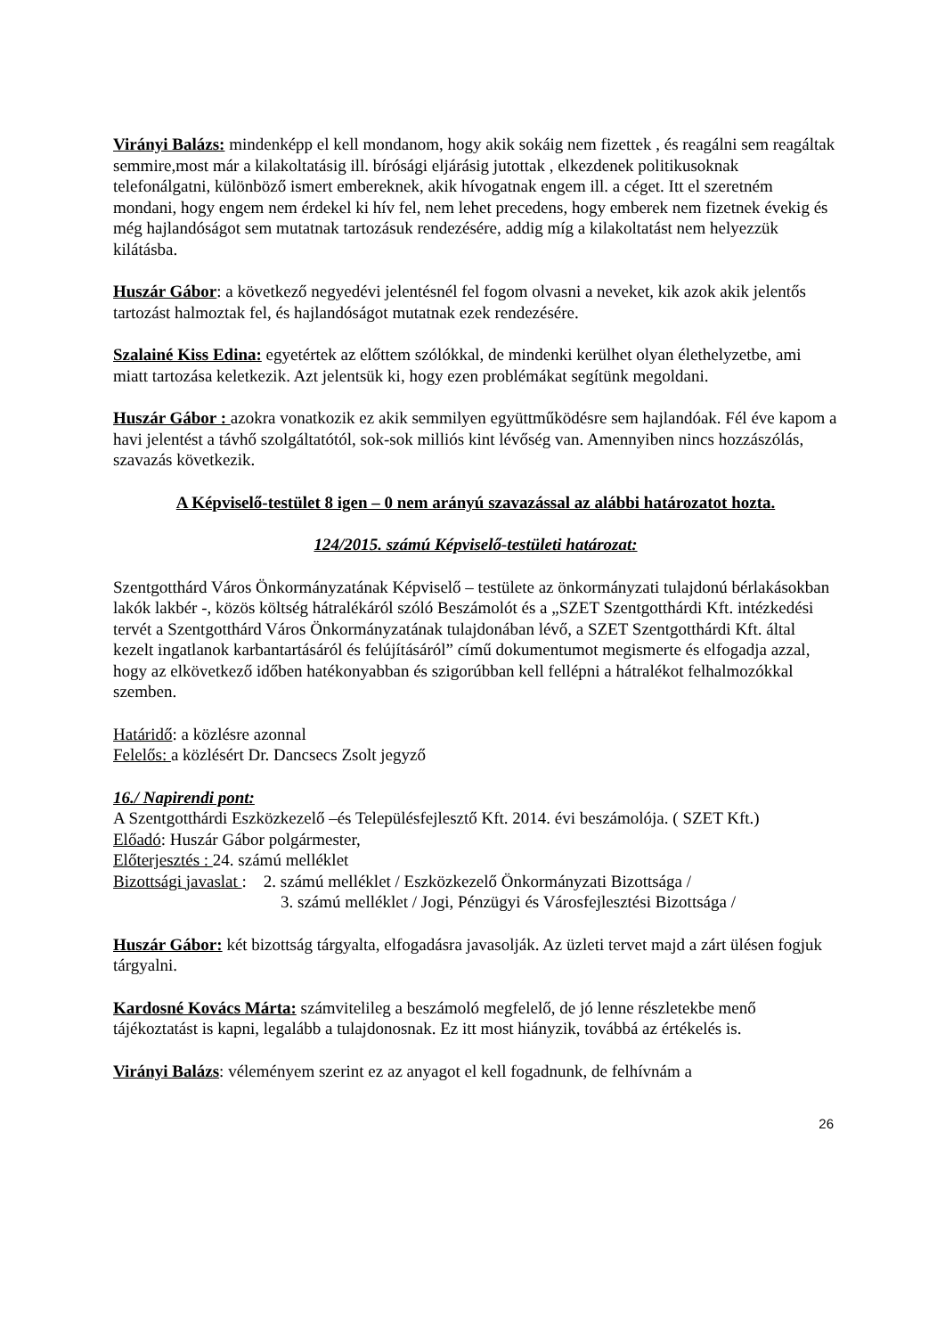Virányi Balázs: mindenképp el kell mondanom, hogy akik sokáig nem fizettek , és reagálni sem reagáltak semmire,most már a kilakoltatásig ill. bírósági eljárásig jutottak , elkezdenek politikusoknak telefonálgatni, különböző ismert embereknek, akik hívogatnak engem ill. a céget. Itt el szeretném mondani, hogy engem nem érdekel ki hív fel, nem lehet precedens, hogy emberek nem fizetnek évekig és még hajlandóságot sem mutatnak tartozásuk rendezésére, addig míg a kilakoltatást nem helyezzük kilátásba.
Huszár Gábor: a következő negyedévi jelentésnél fel fogom olvasni a neveket, kik azok akik jelentős tartozást halmoztak fel, és hajlandóságot mutatnak ezek rendezésére.
Szalainé Kiss Edina: egyetértek az előttem szólókkal, de mindenki kerülhet olyan élethelyzetbe, ami miatt tartozása keletkezik. Azt jelentsük ki, hogy ezen problémákat segítünk megoldani.
Huszár Gábor : azokra vonatkozik ez akik semmilyen együttműködésre sem hajlandóak. Fél éve kapom a havi jelentést a távhő szolgáltatótól, sok-sok milliós kint lévőség van. Amennyiben nincs hozzászólás, szavazás következik.
A Képviselő-testület 8 igen – 0 nem arányú szavazással az alábbi határozatot hozta.
124/2015. számú Képviselő-testületi határozat:
Szentgotthárd Város Önkormányzatának Képviselő – testülete az önkormányzati tulajdonú bérlakásokban lakók lakbér -, közös költség hátralékáról szóló Beszámolót és a „SZET Szentgotthárdi Kft. intézkedési tervét a Szentgotthárd Város Önkormányzatának tulajdonában lévő, a SZET Szentgotthárdi Kft. által kezelt ingatlanok karbantartásáról és felújításáról” című dokumentumot megismerte és elfogadja azzal, hogy az elkövetkező időben hatékonyabban és szigorúbban kell fellépni a hátralékot felhalmozókkal szemben.
Határidő: a közlésre azonnal
Felelős: a közlésért Dr. Dancsecs Zsolt jegyző
16./ Napirendi pont:
A Szentgotthárdi Eszközkezelő –és Településfejlesztő Kft. 2014. évi beszámolója. ( SZET Kft.)
Előadó: Huszár Gábor polgármester,
Előterjesztés : 24. számú melléklet
Bizottsági javaslat : 2. számú melléklet / Eszközkezelő Önkormányzati Bizottsága /
3. számú melléklet / Jogi, Pénzügyi és Városfejlesztési Bizottsága /
Huszár Gábor: két bizottság tárgyalta, elfogadásra javasolják. Az üzleti tervet majd a zárt ülésen fogjuk tárgyalni.
Kardosné Kovács Márta: számvitelileg a beszámoló megfelelő, de jó lenne részletekbe menő tájékoztatást is kapni, legalább a tulajdonosnak. Ez itt most hiányzik, továbbá az értékelés is.
Virányi Balázs: véleményem szerint ez az anyagot el kell fogadnunk, de felhívnám a
26